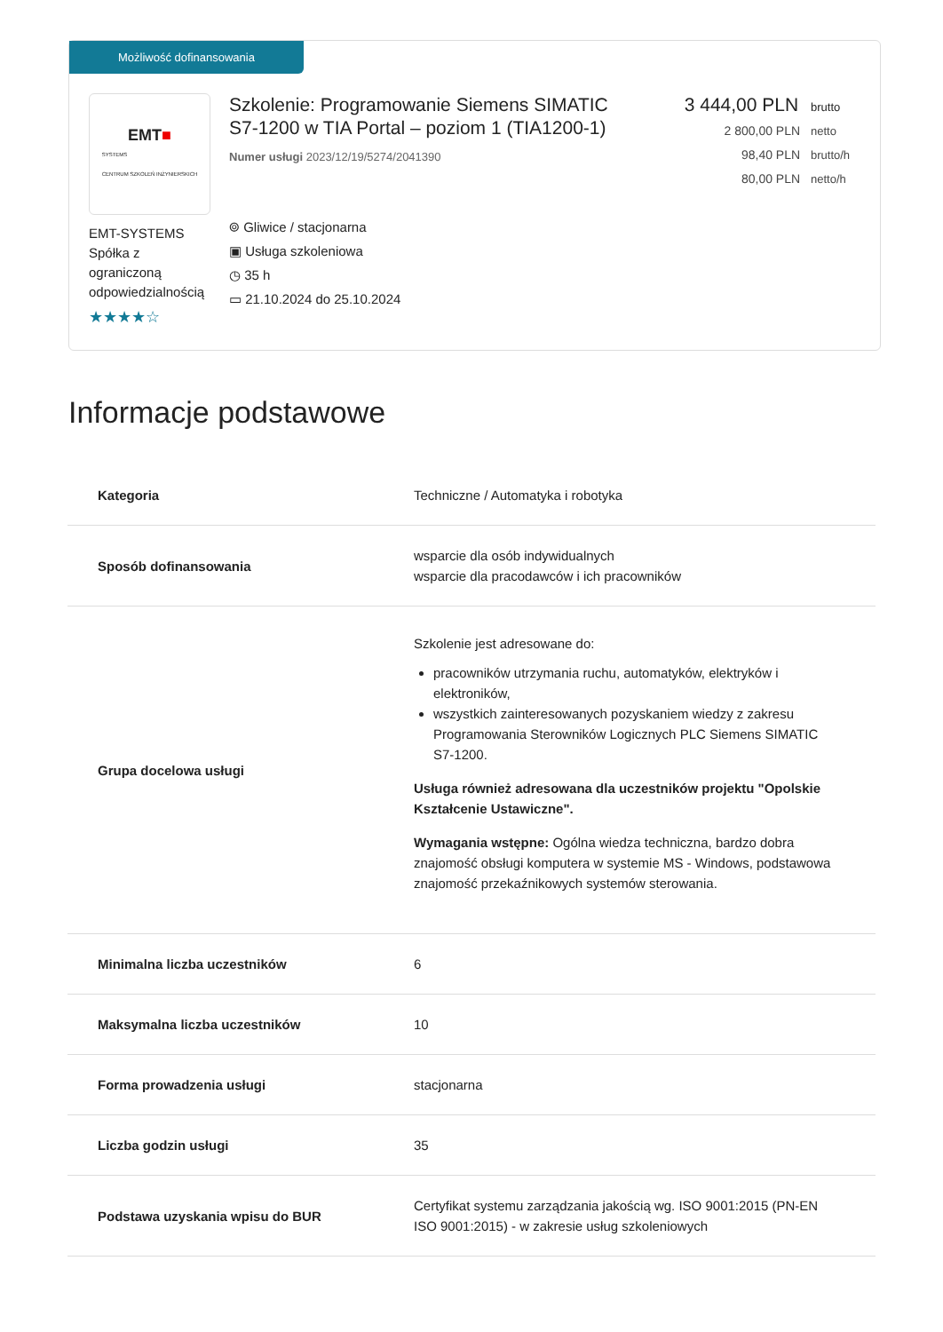Możliwość dofinansowania
EMT■
SYSTEMS
CENTRUM SZKOLEŃ INŻYNIERSKICH
EMT-SYSTEMS Spółka z ograniczoną odpowiedzialnością
★★★★☆
Szkolenie: Programowanie Siemens SIMATIC S7-1200 w TIA Portal – poziom 1 (TIA1200-1)
Numer usługi 2023/12/19/5274/2041390
⌾ Gliwice / stacjonarna
▣ Usługa szkoleniowa
◷ 35 h
▭ 21.10.2024 do 25.10.2024
3 444,00 PLN brutto
2 800,00 PLN netto
98,40 PLN brutto/h
80,00 PLN netto/h
Informacje podstawowe
| Kategoria | Techniczne / Automatyka i robotyka |
| Sposób dofinansowania | wsparcie dla osób indywidualnych wsparcie dla pracodawców i ich pracowników |
| Grupa docelowa usługi | Szkolenie jest adresowane do: pracowników utrzymania ruchu, automatyków, elektryków i elektroników, wszystkich zainteresowanych pozyskaniem wiedzy z zakresu Programowania Sterowników Logicznych PLC Siemens SIMATIC S7-1200. Usługa również adresowana dla uczestników projektu "Opolskie Kształcenie Ustawiczne". Wymagania wstępne: Ogólna wiedza techniczna, bardzo dobra znajomość obsługi komputera w systemie MS - Windows, podstawowa znajomość przekaźnikowych systemów sterowania. |
| Minimalna liczba uczestników | 6 |
| Maksymalna liczba uczestników | 10 |
| Forma prowadzenia usługi | stacjonarna |
| Liczba godzin usługi | 35 |
| Podstawa uzyskania wpisu do BUR | Certyfikat systemu zarządzania jakością wg. ISO 9001:2015 (PN-EN ISO 9001:2015) - w zakresie usług szkoleniowych |